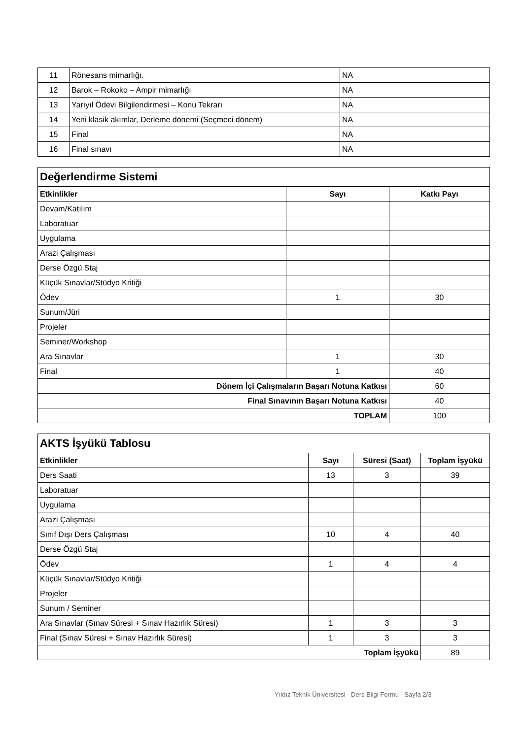| 11 | Rönesans mimarlığı. | NA |
| 12 | Barok – Rokoko – Ampir mimarlığı | NA |
| 13 | Yarıyıl Ödevi Bilgilendirmesi – Konu Tekrarı | NA |
| 14 | Yeni klasik akımlar, Derleme dönemi (Seçmeci dönem) | NA |
| 15 | Final | NA |
| 16 | Final sınavı | NA |
| Değerlendirme Sistemi | | |
| Etkinlikler | Sayı | Katkı Payı |
| Devam/Katılım | | |
| Laboratuar | | |
| Uygulama | | |
| Arazi Çalışması | | |
| Derse Özgü Staj | | |
| Küçük Sınavlar/Stüdyo Kritiği | | |
| Ödev | 1 | 30 |
| Sunum/Jüri | | |
| Projeler | | |
| Seminer/Workshop | | |
| Ara Sınavlar | 1 | 30 |
| Final | 1 | 40 |
| Dönem İçi Çalışmaların Başarı Notuna Katkısı | | 60 |
| Final Sınavının Başarı Notuna Katkısı | | 40 |
| TOPLAM | | 100 |
| AKTS İşyükü Tablosu | | | |
| Etkinlikler | Sayı | Süresi (Saat) | Toplam İşyükü |
| Ders Saati | 13 | 3 | 39 |
| Laboratuar | | | |
| Uygulama | | | |
| Arazi Çalışması | | | |
| Sınıf Dışı Ders Çalışması | 10 | 4 | 40 |
| Derse Özgü Staj | | | |
| Ödev | 1 | 4 | 4 |
| Küçük Sınavlar/Stüdyo Kritiği | | | |
| Projeler | | | |
| Sunum / Seminer | | | |
| Ara Sınavlar (Sınav Süresi + Sınav Hazırlık Süresi) | 1 | 3 | 3 |
| Final (Sınav Süresi + Sınav Hazırlık Süresi) | 1 | 3 | 3 |
| Toplam İşyükü | | | 89 |
Yıldız Teknik Üniversitesi - Ders Bilgi Formu - Sayfa 2/3